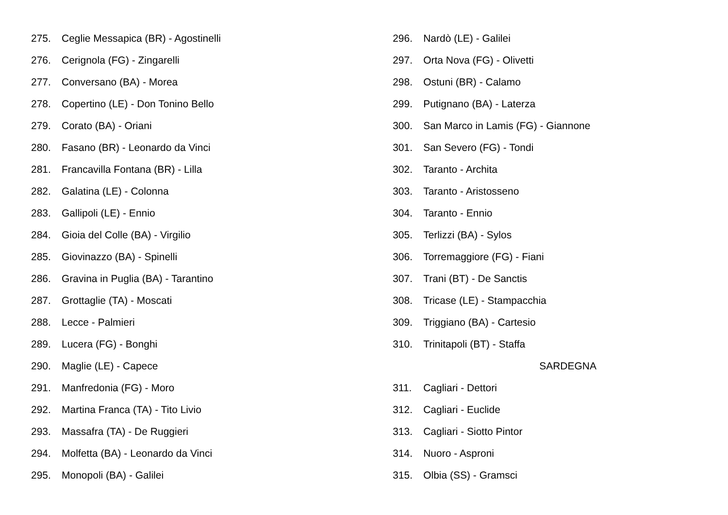275. Ceglie Messapica (BR) - Agostinelli
276. Cerignola (FG) - Zingarelli
277. Conversano (BA) - Morea
278. Copertino (LE) - Don Tonino Bello
279. Corato (BA) - Oriani
280. Fasano (BR) - Leonardo da Vinci
281. Francavilla Fontana (BR) - Lilla
282. Galatina (LE) - Colonna
283. Gallipoli (LE) - Ennio
284. Gioia del Colle (BA) - Virgilio
285. Giovinazzo (BA) - Spinelli
286. Gravina in Puglia (BA) - Tarantino
287. Grottaglie (TA) - Moscati
288. Lecce - Palmieri
289. Lucera (FG) - Bonghi
290. Maglie (LE) - Capece
291. Manfredonia (FG) - Moro
292. Martina Franca (TA) - Tito Livio
293. Massafra (TA) - De Ruggieri
294. Molfetta (BA) - Leonardo da Vinci
295. Monopoli (BA) - Galilei
296. Nardò (LE) - Galilei
297. Orta Nova (FG) - Olivetti
298. Ostuni (BR) - Calamo
299. Putignano (BA) - Laterza
300. San Marco in Lamis (FG) - Giannone
301. San Severo (FG) - Tondi
302. Taranto - Archita
303. Taranto - Aristosseno
304. Taranto - Ennio
305. Terlizzi (BA) - Sylos
306. Torremaggiore (FG) - Fiani
307. Trani (BT) - De Sanctis
308. Tricase (LE) - Stampacchia
309. Triggiano (BA) - Cartesio
310. Trinitapoli (BT) - Staffa
SARDEGNA
311. Cagliari - Dettori
312. Cagliari - Euclide
313. Cagliari - Siotto Pintor
314. Nuoro - Asproni
315. Olbia (SS) - Gramsci